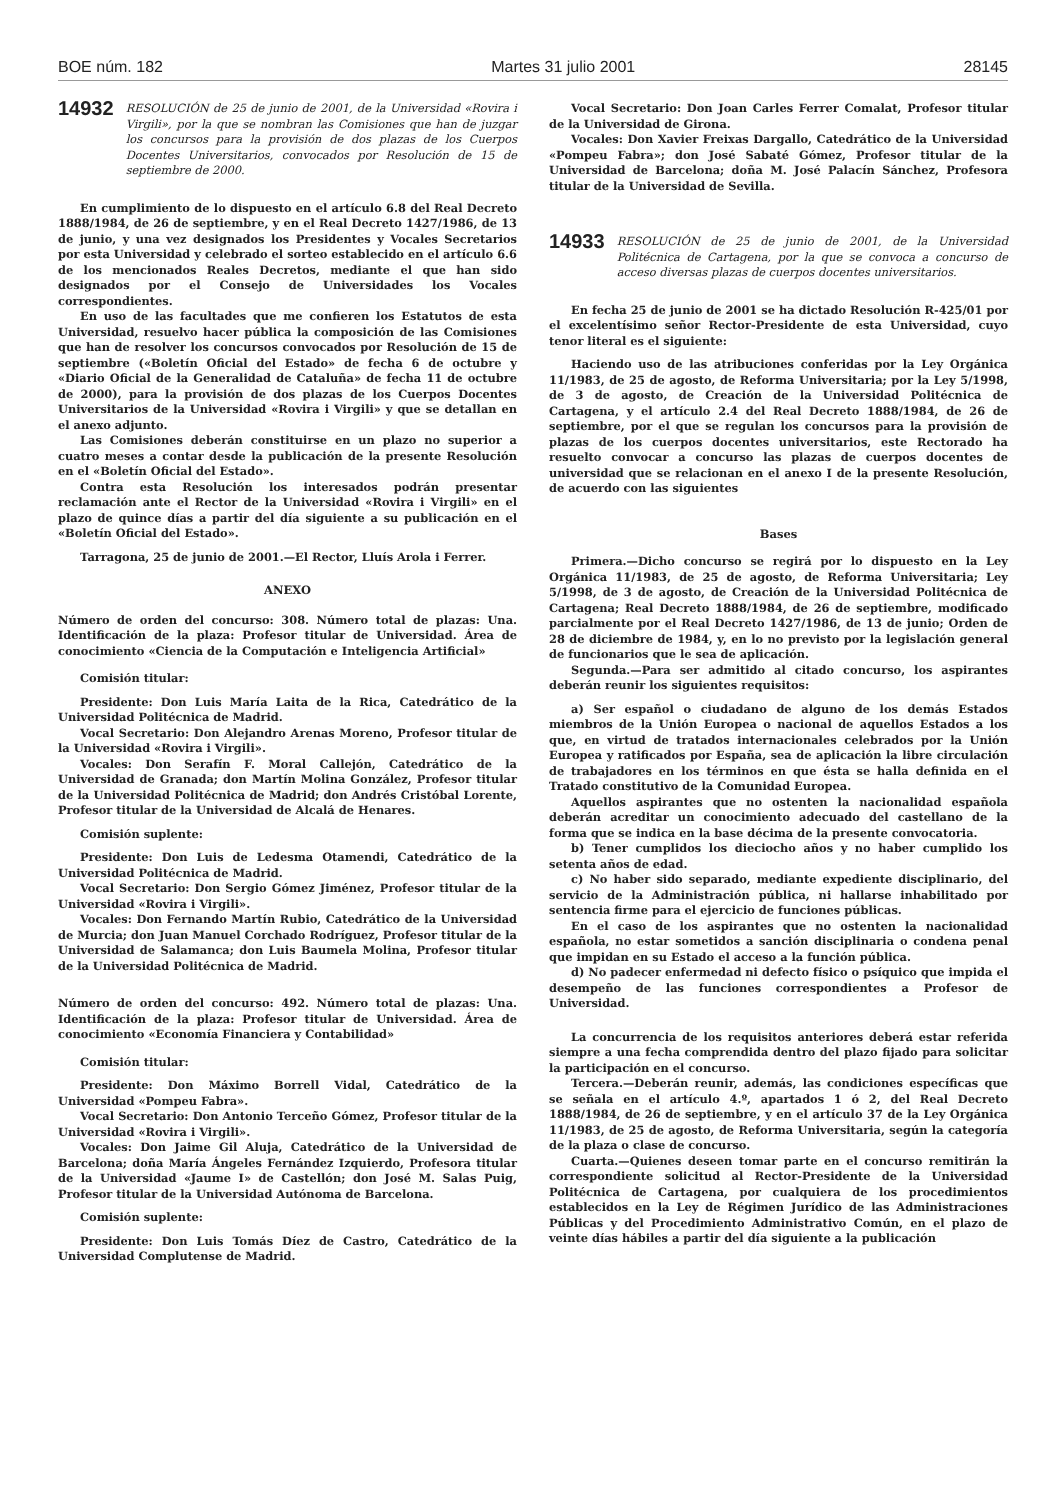BOE núm. 182 Martes 31 julio 2001 28145
14932 RESOLUCIÓN de 25 de junio de 2001, de la Universidad «Rovira i Virgili», por la que se nombran las Comisiones que han de juzgar los concursos para la provisión de dos plazas de los Cuerpos Docentes Universitarios, convocados por Resolución de 15 de septiembre de 2000.
En cumplimiento de lo dispuesto en el artículo 6.8 del Real Decreto 1888/1984, de 26 de septiembre, y en el Real Decreto 1427/1986, de 13 de junio, y una vez designados los Presidentes y Vocales Secretarios por esta Universidad y celebrado el sorteo establecido en el artículo 6.6 de los mencionados Reales Decretos, mediante el que han sido designados por el Consejo de Universidades los Vocales correspondientes.
En uso de las facultades que me confieren los Estatutos de esta Universidad, resuelvo hacer pública la composición de las Comisiones que han de resolver los concursos convocados por Resolución de 15 de septiembre («Boletín Oficial del Estado» de fecha 6 de octubre y «Diario Oficial de la Generalidad de Cataluña» de fecha 11 de octubre de 2000), para la provisión de dos plazas de los Cuerpos Docentes Universitarios de la Universidad «Rovira i Virgili» y que se detallan en el anexo adjunto.
Las Comisiones deberán constituirse en un plazo no superior a cuatro meses a contar desde la publicación de la presente Resolución en el «Boletín Oficial del Estado».
Contra esta Resolución los interesados podrán presentar reclamación ante el Rector de la Universidad «Rovira i Virgili» en el plazo de quince días a partir del día siguiente a su publicación en el «Boletín Oficial del Estado».
Tarragona, 25 de junio de 2001.—El Rector, Lluís Arola i Ferrer.
ANEXO
Número de orden del concurso: 308. Número total de plazas: Una. Identificación de la plaza: Profesor titular de Universidad. Área de conocimiento «Ciencia de la Computación e Inteligencia Artificial»
Comisión titular:
Presidente: Don Luis María Laita de la Rica, Catedrático de la Universidad Politécnica de Madrid.
Vocal Secretario: Don Alejandro Arenas Moreno, Profesor titular de la Universidad «Rovira i Virgili».
Vocales: Don Serafín F. Moral Callejón, Catedrático de la Universidad de Granada; don Martín Molina González, Profesor titular de la Universidad Politécnica de Madrid; don Andrés Cristóbal Lorente, Profesor titular de la Universidad de Alcalá de Henares.
Comisión suplente:
Presidente: Don Luis de Ledesma Otamendi, Catedrático de la Universidad Politécnica de Madrid.
Vocal Secretario: Don Sergio Gómez Jiménez, Profesor titular de la Universidad «Rovira i Virgili».
Vocales: Don Fernando Martín Rubio, Catedrático de la Universidad de Murcia; don Juan Manuel Corchado Rodríguez, Profesor titular de la Universidad de Salamanca; don Luis Baumela Molina, Profesor titular de la Universidad Politécnica de Madrid.
Número de orden del concurso: 492. Número total de plazas: Una. Identificación de la plaza: Profesor titular de Universidad. Área de conocimiento «Economía Financiera y Contabilidad»
Comisión titular:
Presidente: Don Máximo Borrell Vidal, Catedrático de la Universidad «Pompeu Fabra».
Vocal Secretario: Don Antonio Terceño Gómez, Profesor titular de la Universidad «Rovira i Virgili».
Vocales: Don Jaime Gil Aluja, Catedrático de la Universidad de Barcelona; doña María Ángeles Fernández Izquierdo, Profesora titular de la Universidad «Jaume I» de Castellón; don José M. Salas Puig, Profesor titular de la Universidad Autónoma de Barcelona.
Comisión suplente:
Presidente: Don Luis Tomás Díez de Castro, Catedrático de la Universidad Complutense de Madrid.
Vocal Secretario: Don Joan Carles Ferrer Comalat, Profesor titular de la Universidad de Girona.
Vocales: Don Xavier Freixas Dargallo, Catedrático de la Universidad «Pompeu Fabra»; don José Sabaté Gómez, Profesor titular de la Universidad de Barcelona; doña M. José Palacín Sánchez, Profesora titular de la Universidad de Sevilla.
14933 RESOLUCIÓN de 25 de junio de 2001, de la Universidad Politécnica de Cartagena, por la que se convoca a concurso de acceso diversas plazas de cuerpos docentes universitarios.
En fecha 25 de junio de 2001 se ha dictado Resolución R-425/01 por el excelentísimo señor Rector-Presidente de esta Universidad, cuyo tenor literal es el siguiente:
Haciendo uso de las atribuciones conferidas por la Ley Orgánica 11/1983, de 25 de agosto, de Reforma Universitaria; por la Ley 5/1998, de 3 de agosto, de Creación de la Universidad Politécnica de Cartagena, y el artículo 2.4 del Real Decreto 1888/1984, de 26 de septiembre, por el que se regulan los concursos para la provisión de plazas de los cuerpos docentes universitarios, este Rectorado ha resuelto convocar a concurso las plazas de cuerpos docentes de universidad que se relacionan en el anexo I de la presente Resolución, de acuerdo con las siguientes
Bases
Primera.—Dicho concurso se regirá por lo dispuesto en la Ley Orgánica 11/1983, de 25 de agosto, de Reforma Universitaria; Ley 5/1998, de 3 de agosto, de Creación de la Universidad Politécnica de Cartagena; Real Decreto 1888/1984, de 26 de septiembre, modificado parcialmente por el Real Decreto 1427/1986, de 13 de junio; Orden de 28 de diciembre de 1984, y, en lo no previsto por la legislación general de funcionarios que le sea de aplicación.
Segunda.—Para ser admitido al citado concurso, los aspirantes deberán reunir los siguientes requisitos:
a) Ser español o ciudadano de alguno de los demás Estados miembros de la Unión Europea o nacional de aquellos Estados a los que, en virtud de tratados internacionales celebrados por la Unión Europea y ratificados por España, sea de aplicación la libre circulación de trabajadores en los términos en que ésta se halla definida en el Tratado constitutivo de la Comunidad Europea.
Aquellos aspirantes que no ostenten la nacionalidad española deberán acreditar un conocimiento adecuado del castellano de la forma que se indica en la base décima de la presente convocatoria.
b) Tener cumplidos los dieciocho años y no haber cumplido los setenta años de edad.
c) No haber sido separado, mediante expediente disciplinario, del servicio de la Administración pública, ni hallarse inhabilitado por sentencia firme para el ejercicio de funciones públicas.
En el caso de los aspirantes que no ostenten la nacionalidad española, no estar sometidos a sanción disciplinaria o condena penal que impidan en su Estado el acceso a la función pública.
d) No padecer enfermedad ni defecto físico o psíquico que impida el desempeño de las funciones correspondientes a Profesor de Universidad.
La concurrencia de los requisitos anteriores deberá estar referida siempre a una fecha comprendida dentro del plazo fijado para solicitar la participación en el concurso.
Tercera.—Deberán reunir, además, las condiciones específicas que se señala en el artículo 4.º, apartados 1 ó 2, del Real Decreto 1888/1984, de 26 de septiembre, y en el artículo 37 de la Ley Orgánica 11/1983, de 25 de agosto, de Reforma Universitaria, según la categoría de la plaza o clase de concurso.
Cuarta.—Quienes deseen tomar parte en el concurso remitirán la correspondiente solicitud al Rector-Presidente de la Universidad Politécnica de Cartagena, por cualquiera de los procedimientos establecidos en la Ley de Régimen Jurídico de las Administraciones Públicas y del Procedimiento Administrativo Común, en el plazo de veinte días hábiles a partir del día siguiente a la publicación